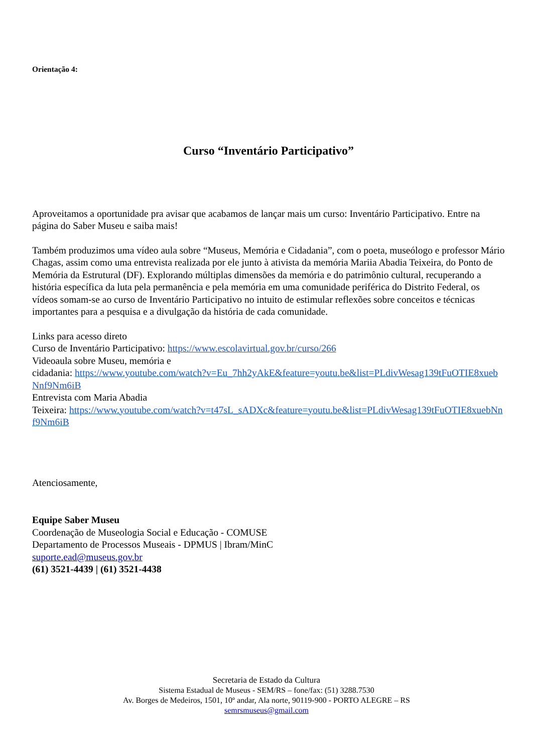Orientação 4:
Curso “Inventário Participativo”
Aproveitamos a oportunidade pra avisar que acabamos de lançar mais um curso: Inventário Participativo. Entre na página do Saber Museu e saiba mais!
Também produzimos uma vídeo aula sobre “Museus, Memória e Cidadania”, com o poeta, museólogo e professor Mário Chagas, assim como uma entrevista realizada por ele junto à ativista da memória Mariia Abadia Teixeira, do Ponto de Memória da Estrutural (DF). Explorando múltiplas dimensões da memória e do patrimônio cultural, recuperando a história específica da luta pela permanência e pela memória em uma comunidade periférica do Distrito Federal, os vídeos somam-se ao curso de Inventário Participativo no intuito de estimular reflexões sobre conceitos e técnicas importantes para a pesquisa e a divulgação da história de cada comunidade.
Links para acesso direto
Curso de Inventário Participativo: https://www.escolavirtual.gov.br/curso/266
Videoaula sobre Museu, memória e
cidadania: https://www.youtube.com/watch?v=Eu_7hh2yAkE&feature=youtu.be&list=PLdivWesag139tFuOTIE8xuebNnf9Nm6iB
Entrevista com Maria Abadia
Teixeira: https://www.youtube.com/watch?v=t47sL_sADXc&feature=youtu.be&list=PLdivWesag139tFuOTIE8xuebNnf9Nm6iB
Atenciosamente,
Equipe Saber Museu
Coordenação de Museologia Social e Educação - COMUSE
Departamento de Processos Museais - DPMUS | Ibram/MinC
suporte.ead@museus.gov.br
(61) 3521-4439 | (61) 3521-4438
Secretaria de Estado da Cultura
Sistema Estadual de Museus - SEM/RS – fone/fax: (51) 3288.7530
Av. Borges de Medeiros, 1501, 10º andar, Ala norte, 90119-900 - PORTO ALEGRE – RS
semrsmuseus@gmail.com